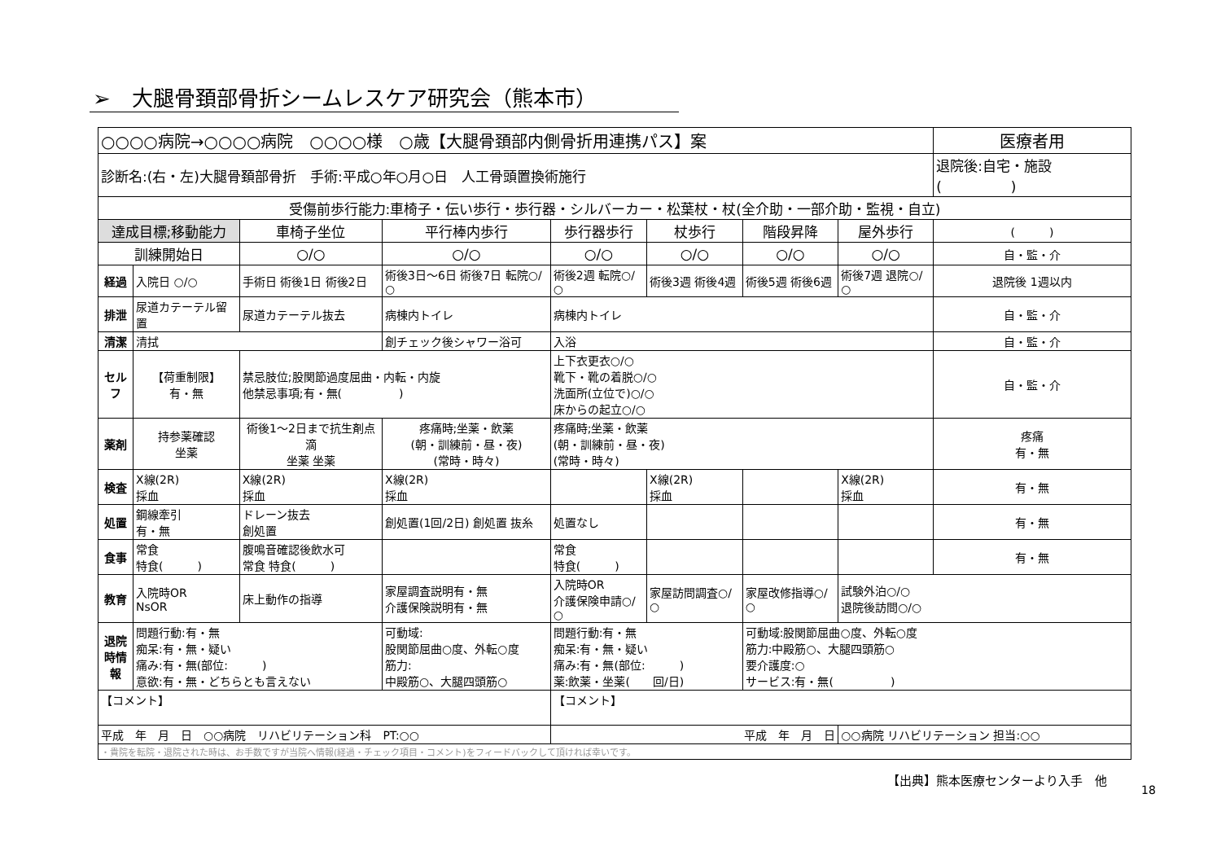➢　大腿骨頚部骨折シームレスケア研究会（熊本市）
| ○○○○病院→○○○○病院 ○○○○様 ○歳【大腿骨頚部内側骨折用連携パス】案 | | | | | | | | 医療者用 |
| 診断名:(右・左)大腿骨頚部骨折 手術:平成○年○月○日 人工骨頭置換術施行 | | | | | | | | 退院後:自宅・施設( ) |
| 受傷前歩行能力:車椅子・伝い歩行・歩行器・シルバーカー・松葉杖・杖(全介助・一部介助・監視・自立) | | | | | | | | |
| 達成目標;移動能力 | | 車椅子坐位 | 平行棒内歩行 | 歩行器歩行 | 杖歩行 | 階段昇降 | 屋外歩行 | ( ) |
| 訓練開始日 | | ○/○ | ○/○ | ○/○ | ○/○ | ○/○ | ○/○ | 自・監・介 |
| 経過 | 入院日 ○/○ | 手術日 術後1日 術後2日 | 術後3日〜6日 術後7日 転院○/○ | 術後2週 転院○/○ | 術後3週 術後4週 | 術後5週 術後6週 | 術後7週 退院○/○ | 退院後 1週以内 |
| 排泄 | 尿道カテーテル留置 | 尿道カテーテル抜去 | 病棟内トイレ | 病棟内トイレ | | | | 自・監・介 |
| 清潔 | 清拭 | | 創チェック後シャワー浴可 | 入浴 | | | | 自・監・介 |
| セルフ | 【荷重制限】 有・無 | 禁忌肢位;股関節過度屈曲・内転・内旋 他禁忌事項;有・無( ) | | 上下衣更衣○/○ 靴下・靴の着脱○/○ 洗面所(立位で)○/○ 床からの起立○/○ | | | | 自・監・介 |
| 薬剤 | 持参薬確認 坐薬 | 術後1〜2日まで抗生剤点滴 坐薬 坐薬 | 疼痛時;坐薬・飲薬 (朝・訓練前・昼・夜) (常時・時々) | 疼痛時;坐薬・飲薬 (朝・訓練前・昼・夜) (常時・時々) | | | | 疼痛 有・無 |
| 検査 | X線(2R) 採血 | X線(2R) 採血 | X線(2R) 採血 | | X線(2R) 採血 | | X線(2R) 採血 | 有・無 |
| 処置 | 鋼線牽引 有・無 | ドレーン抜去 創処置 | 創処置(1回/2日) 創処置 抜糸 | 処置なし | | | | 有・無 |
| 食事 | 常食 特食( ) | 腹鳴音確認後飲水可 常食 特食( ) | | 常食 特食( ) | | | | 有・無 |
| 教育 | 入院時OR NsOR | 床上動作の指導 | 家屋調査説明有・無 介護保険説明有・無 | 入院時OR 介護保険申請○/○ | 家屋訪問調査○/○ | 家屋改修指導○/○ | 試験外泊○/○ 退院後訪問○/○ | |
| 退院時情報 | 問題行動:有・無 痴呆:有・無・疑い 痛み:有・無(部位: ) 意欲:有・無・どちらとも言えない | | 可動域: 股関節屈曲○度、外転○度 筋力: 中殿筋○、大腿四頭筋○ | 問題行動:有・無 痴呆:有・無・疑い 痛み:有・無(部位: ) 薬:飲薬・坐薬( 回/日) | | 可動域:股関節屈曲○度、外転○度 筋力:中殿筋○、大腿四頭筋○ 要介護度:○ サービス:有・無( ) | | |
| 【コメント】 | | | | 【コメント】 | | | | |
| 平成 年 月 日 ○○病院 リハビリテーション科 PT:○○ | | | | 平成 年 月 日 | | | ○○病院 リハビリテーション 担当:○○ | |
| ・貴院を転院・退院された時は、お手数ですが当院へ情報(経過・チェック項目・コメント)をフィードバックして頂ければ幸いです。 | | | | | | | | |
【出典】熊本医療センターより入手　他
18